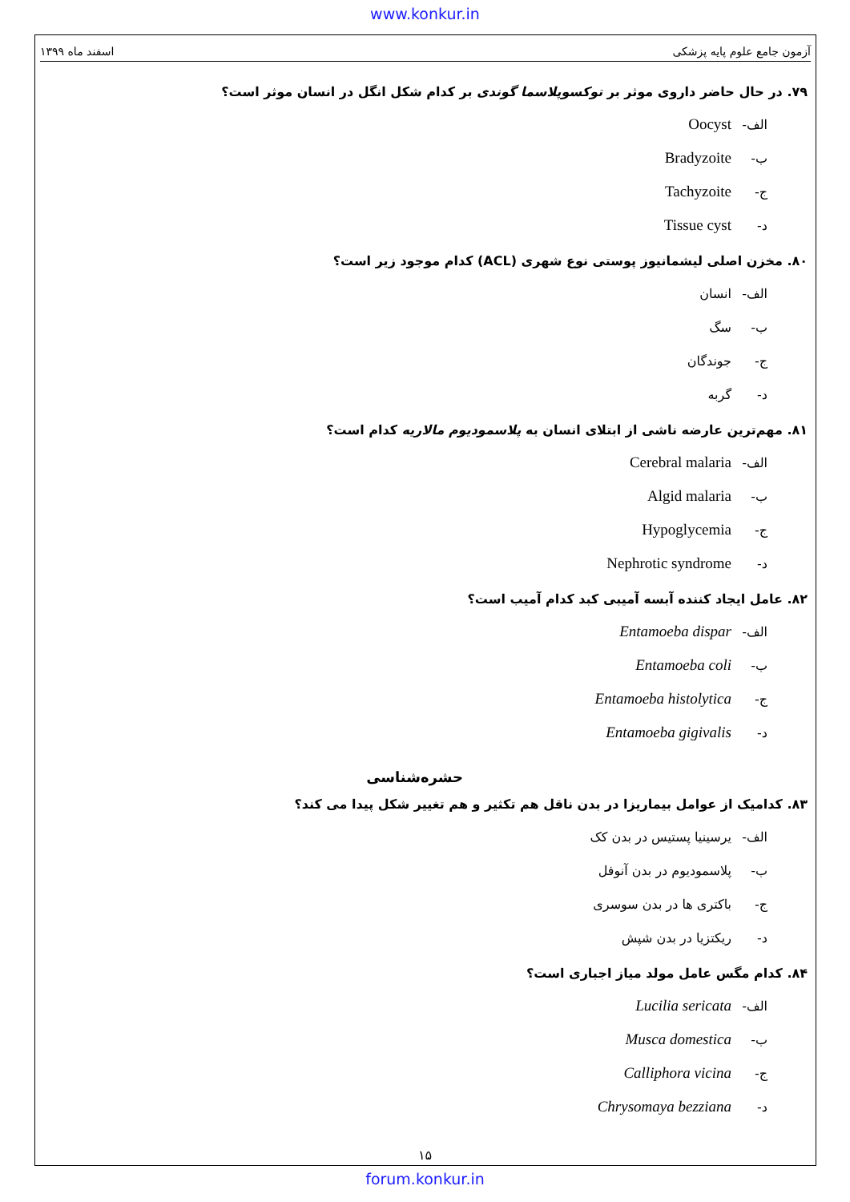www.konkur.in
آزمون جامع علوم پایه پزشکی اسفند ماه ۱۳۹۹
۷۹. در حال حاضر داروی موثر بر توکسوپلاسما گوندی بر کدام شکل انگل در انسان موثر است؟
الف- Oocyst
ب- Bradyzoite
ج- Tachyzoite
د- Tissue cyst
۸۰. مخزن اصلی لیشمانیوز پوستی نوع شهری (ACL) کدام موجود زیر است؟
الف- انسان
ب- سگ
ج- جوندگان
د- گربه
۸۱. مهم‌ترین عارضه ناشی از ابتلای انسان به پلاسمودیوم مالاریه کدام است؟
الف- Cerebral malaria
ب- Algid malaria
ج- Hypoglycemia
د- Nephrotic syndrome
۸۲. عامل ایجاد کننده آبسه آمیبی کبد کدام آمیب است؟
الف- Entamoeba dispar
ب- Entamoeba coli
ج- Entamoeba histolytica
د- Entamoeba gigivalis
حشره‌شناسی
۸۳. کدامیک از عوامل بیماریزا در بدن ناقل هم تکثیر و هم تغییر شکل پیدا می کند؟
الف- یرسینیا پستیس در بدن کک
ب- پلاسمودیوم در بدن آنوفل
ج- باکتری ها در بدن سوسری
د- ریکتزیا در بدن شپش
۸۴. کدام مگس عامل مولد میاز اجباری است؟
الف- Lucilia sericata
ب- Musca domestica
ج- Calliphora vicina
د- Chrysomaya bezziana
۱۵
forum.konkur.in